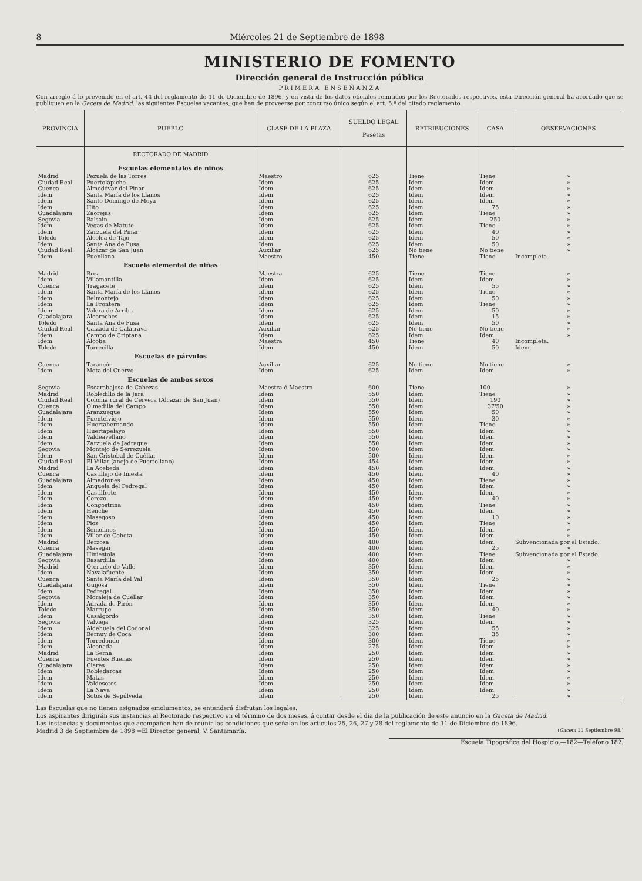8 Miércoles 21 de Septiembre de 1898
MINISTERIO DE FOMENTO
Dirección general de Instrucción pública
PRIMERA ENSEÑANZA
Con arreglo á lo prevenido en el art. 44 del reglamento de 11 de Diciembre de 1896, y en vista de los datos oficiales remitidos por los Rectorados respectivos, esta Dirección general ha acordado que se publiquen en la Gaceta de Madrid, las siguientes Escuelas vacantes, que han de proveerse por concurso único según el art. 5.º del citado reglamento.
| PROVINCIA | PUEBLO | CLASE DE LA PLAZA | SUELDO LEGAL — Pesetas | RETRIBUCIONES | CASA | OBSERVACIONES |
| --- | --- | --- | --- | --- | --- | --- |
| | RECTORADO DE MADRID | | | | | |
| | Escuelas elementales de niños | | | | | |
| Madrid | Pezuela de las Torres | Maestro | 625 | Tiene | Tiene | » |
| Ciudad Real | Puertolápiche | Idem | 625 | Idem | Idem | » |
| Cuenca | Almodóvar del Pinar | Idem | 625 | Idem | Idem | » |
| Idem | Santa María de los Llanos | Idem | 625 | Idem | Idem | » |
| Idem | Santo Domingo de Moya | Idem | 625 | Idem | Idem | » |
| Idem | Hito | Idem | 625 | Idem | 75 | » |
| Guadalajara | Zaorejas | Idem | 625 | Idem | Tiene | » |
| Segovia | Balsain | Idem | 625 | Idem | 250 | » |
| Idem | Vegas de Matute | Idem | 625 | Idem | Tiene | » |
| Idem | Zarzuela del Pinar | Idem | 625 | Idem | 40 | » |
| Toledo | Alcolea de Tajo | Idem | 625 | Idem | 50 | » |
| Idem | Santa Ana de Pusa | Idem | 625 | Idem | 50 | » |
| Ciudad Real | Alcázar de San Juan | Auxiliar | 625 | No tiene | No tiene | » |
| Idem | Fuenllana | Maestro | 450 | Tiene | Tiene | Incompleta. |
| | Escuela elemental de niñas | | | | | |
| Madrid | Brea | Maestra | 625 | Tiene | Tiene | » |
| Idem | Villamantilla | Idem | 625 | Idem | Idem | » |
| Cuenca | Tragacete | Idem | 625 | Idem | 55 | » |
| Idem | Santa María de los Llanos | Idem | 625 | Idem | Tiene | » |
| Idem | Belmontejo | Idem | 625 | Idem | 50 | » |
| Idem | La Frontera | Idem | 625 | Idem | Tiene | » |
| Idem | Valera de Arriba | Idem | 625 | Idem | 50 | » |
| Guadalajara | Alcoroches | Idem | 625 | Idem | 15 | » |
| Toledo | Santa Ana de Pusa | Idem | 625 | Idem | 50 | » |
| Ciudad Real | Calzada de Calatrava | Auxiliar | 625 | No tiene | No tiene | » |
| Idem | Campo de Criptana | Idem | 625 | Idem | Idem | » |
| Idem | Alcoba | Maestra | 450 | Tiene | 40 | Incompleta. |
| Toledo | Torrecilla | Idem | 450 | Idem | 50 | Idem. |
| | Escuelas de párvulos | | | | | |
| Cuenca | Tarancón | Auxiliar | 625 | No tiene | No tiene | » |
| Idem | Mota del Cuervo | Idem | 625 | Idem | Idem | » |
| | Escuelas de ambos sexos | | | | | |
| Segovia | Escarabajosa de Cabezas | Maestra ó Maestro | 600 | Tiene | 100 | » |
| Madrid | Robledillo de la Jara | Idem | 550 | Idem | Tiene | » |
| Ciudad Real | Colonia rural de Cervera (Alcazar de San Juan) | Idem | 550 | Idem | 190 | » |
| Cuenca | Olmedilla del Campo | Idem | 550 | Idem | 37'50 | » |
| Guadalajara | Aranzueque | Idem | 550 | Idem | 50 | » |
| Idem | Fuentelviejo | Idem | 550 | Idem | 30 | » |
| Idem | Huertahernando | Idem | 550 | Idem | Tiene | » |
| Idem | Huertapelayo | Idem | 550 | Idem | Idem | » |
| Idem | Valdeavellano | Idem | 550 | Idem | Idem | » |
| Idem | Zarzuela de Jadraque | Idem | 550 | Idem | Idem | » |
| Segovia | Montejo de Serrezuela | Idem | 500 | Idem | Idem | » |
| Idem | San Cristobal de Cuéllar | Idem | 500 | Idem | Idem | » |
| Ciudad Real | El Villar (anejo de Puertollano) | Idem | 454 | Idem | Idem | » |
| Madrid | La Acebeda | Idem | 450 | Idem | Idem | » |
| Cuenca | Castillejo de Iniesta | Idem | 450 | Idem | 40 | » |
| Guadalajara | Almadrones | Idem | 450 | Idem | Tiene | » |
| Idem | Anquela del Pedregal | Idem | 450 | Idem | Idem | » |
| Idem | Castilforte | Idem | 450 | Idem | Idem | » |
| Idem | Cerezo | Idem | 450 | Idem | 40 | » |
| Idem | Congostrina | Idem | 450 | Idem | Tiene | » |
| Idem | Henche | Idem | 450 | Idem | Idem | » |
| Idem | Masegoso | Idem | 450 | Idem | 10 | » |
| Idem | Pioz | Idem | 450 | Idem | Tiene | » |
| Idem | Somolinos | Idem | 450 | Idem | Idem | » |
| Idem | Villar de Cobeta | Idem | 450 | Idem | Idem | » |
| Madrid | Berzosa | Idem | 400 | Idem | Idem | Subvencionada por el Estado. |
| Cuenca | Masegar | Idem | 400 | Idem | 25 | » |
| Guadalajara | Hiniestola | Idem | 400 | Idem | Tiene | Subvencionada por el Estado. |
| Segovia | Basardilla | Idem | 400 | Idem | Idem | » |
| Madrid | Oteruelo de Valle | Idem | 350 | Idem | Idem | » |
| Idem | Navalafuente | Idem | 350 | Idem | Idem | » |
| Cuenca | Santa María del Val | Idem | 350 | Idem | 25 | » |
| Guadalajara | Guijosa | Idem | 350 | Idem | Tiene | » |
| Idem | Pedregal | Idem | 350 | Idem | Idem | » |
| Segovia | Moraleja de Cuéllar | Idem | 350 | Idem | Idem | » |
| Idem | Adrada de Pirón | Idem | 350 | Idem | Idem | » |
| Toledo | Marrupe | Idem | 350 | Idem | 40 | » |
| Idem | Casalgordo | Idem | 350 | Idem | Tiene | » |
| Segovia | Valvieja | Idem | 325 | Idem | Idem | » |
| Idem | Aldehuela del Codonal | Idem | 325 | Idem | 55 | » |
| Idem | Bernuy de Coca | Idem | 300 | Idem | 35 | » |
| Idem | Torredondo | Idem | 300 | Idem | Tiene | » |
| Idem | Alconada | Idem | 275 | Idem | Idem | » |
| Madrid | La Serna | Idem | 250 | Idem | Idem | » |
| Cuenca | Fuentes Buenas | Idem | 250 | Idem | Idem | » |
| Guadalajara | Clares | Idem | 250 | Idem | Idem | » |
| Idem | Robledarcas | Idem | 250 | Idem | Idem | » |
| Idem | Matas | Idem | 250 | Idem | Idem | » |
| Idem | Valdesotos | Idem | 250 | Idem | Idem | » |
| Idem | La Nava | Idem | 250 | Idem | Idem | » |
| Idem | Sotos de Sepúlveda | Idem | 250 | Idem | 25 | » |
Las Escuelas que no tienen asignados emolumentos, se entenderá disfrutan los legales.
Los aspirantes dirigirán sus instancias al Rectorado respectivo en el término de dos meses, á contar desde el día de la publicación de este anuncio en la Gaceta de Madrid.
Las instancias y documentos que acompañen han de reunir las condiciones que señalan los artículos 25, 26, 27 y 28 del reglamento de 11 de Diciembre de 1896.
Madrid 3 de Septiembre de 1898 =El Director general, V. Santamaría. (Gaceta 11 Septiembre 98.)
Escuela Tipográfica del Hospicio.—182—Teléfono 182.